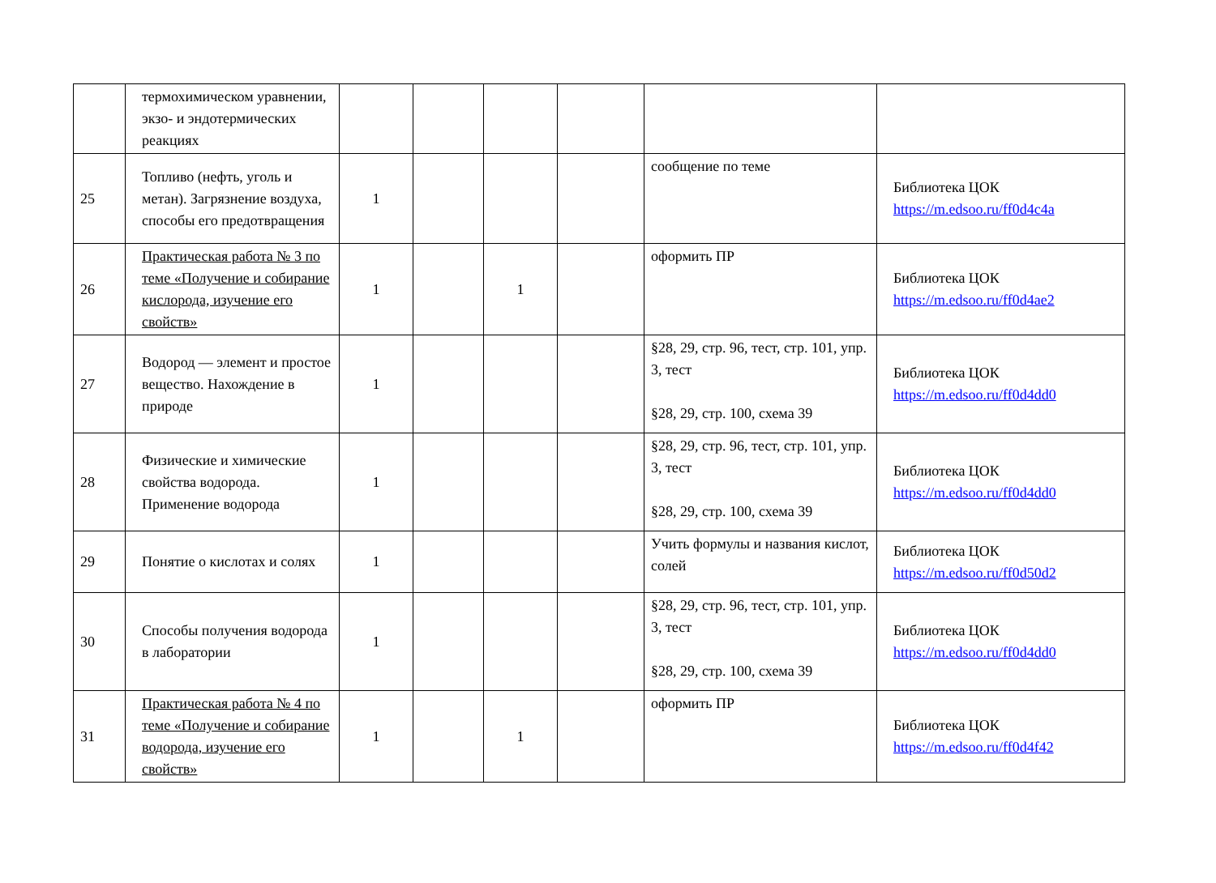| | термохимическом уравнении, экзо- и эндотермических реакциях | | | | | | |
| 25 | Топливо (нефть, уголь и метан). Загрязнение воздуха, способы его предотвращения | 1 | | | | сообщение по теме | Библиотека ЦОК https://m.edsoo.ru/ff0d4c4a |
| 26 | Практическая работа № 3 по теме «Получение и собирание кислорода, изучение его свойств» | 1 | | 1 | | оформить ПР | Библиотека ЦОК https://m.edsoo.ru/ff0d4ae2 |
| 27 | Водород — элемент и простое вещество. Нахождение в природе | 1 | | | | §28, 29, стр. 96, тест, стр. 101, упр. 3, тест §28, 29, стр. 100, схема 39 | Библиотека ЦОК https://m.edsoo.ru/ff0d4dd0 |
| 28 | Физические и химические свойства водорода. Применение водорода | 1 | | | | §28, 29, стр. 96, тест, стр. 101, упр. 3, тест §28, 29, стр. 100, схема 39 | Библиотека ЦОК https://m.edsoo.ru/ff0d4dd0 |
| 29 | Понятие о кислотах и солях | 1 | | | | Учить формулы и названия кислот, солей | Библиотека ЦОК https://m.edsoo.ru/ff0d50d2 |
| 30 | Способы получения водорода в лаборатории | 1 | | | | §28, 29, стр. 96, тест, стр. 101, упр. 3, тест §28, 29, стр. 100, схема 39 | Библиотека ЦОК https://m.edsoo.ru/ff0d4dd0 |
| 31 | Практическая работа № 4 по теме «Получение и собирание водорода, изучение его свойств» | 1 | | 1 | | оформить ПР | Библиотека ЦОК https://m.edsoo.ru/ff0d4f42 |